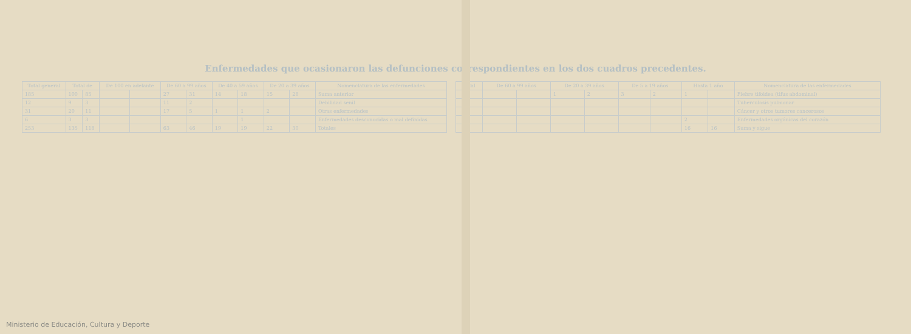Enfermedades que ocasionaron las defunciones correspondientes en los dos cuadros precedentes.
| Total general | Total de | | De 100 en adelante | | De 60 a 99 años | | De 40 a 59 años | | De 20 a 39 años | | Nomenclatura de las enfermedades |
| --- | --- | --- | --- | --- | --- | --- | --- | --- | --- | --- | --- |
| 185 | 100 | 85 | | | 27 | 31 | 14 | 18 | 15 | 28 | Suma anterior |
| 12 | 9 | 3 | | | 11 | 2 | | | | | Debilidad senil |
| 31 | 20 | 11 | | | 17 | 5 | 1 | 1 | 2 | | Otras enfermedades |
| 6 | 3 | 3 | | | | | | 1 | | | Enfermedades desconocidas o mal definidas |
| 253 | 135 | 118 | | | 63 | 46 | 19 | 19 | 22 | 30 | Totales |
| Total | De 60 a 99 años | | De 20 a 39 años | | De 5 a 19 años | | Hasta 1 año | | Nomenclatura de las enfermedades |
| --- | --- | --- | --- | --- | --- | --- | --- | --- | --- |
| | | | 1 | 2 | 3 | 2 | 1 | | Fiebre tifoidea (tifus abdominal) |
| | | | | | | | | | Tuberculosis pulmonar |
| | | | | | | | | | Cáncer y otros tumores cancerosos |
| | | | | | | | 2 | | Enfermedades orgánicas del corazón |
| | | | | | | | 16 | 16 | Suma y sigue |
Ministerio de Educación, Cultura y Deporte